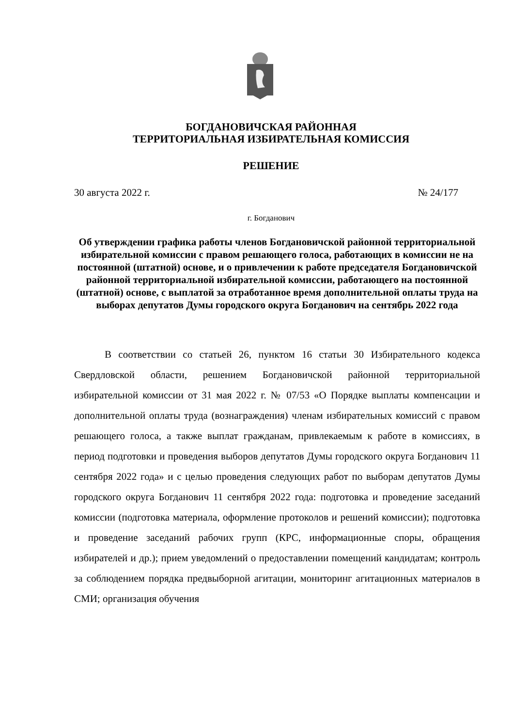БОГДАНОВИЧСКАЯ РАЙОННАЯ
ТЕРРИТОРИАЛЬНАЯ ИЗБИРАТЕЛЬНАЯ КОМИССИЯ
РЕШЕНИЕ
30 августа 2022 г. № 24/177
г. Богданович
Об утверждении графика работы членов Богдановичской районной территориальной избирательной комиссии с правом решающего голоса, работающих в комиссии не на постоянной (штатной) основе, и о привлечении к работе председателя Богдановичской районной территориальной избирательной комиссии, работающего на постоянной (штатной) основе, с выплатой за отработанное время дополнительной оплаты труда на выборах депутатов Думы городского округа Богданович на сентябрь 2022 года
В соответствии со статьей 26, пунктом 16 статьи 30 Избирательного кодекса Свердловской области, решением Богдановичской районной территориальной избирательной комиссии от 31 мая 2022 г. № 07/53 «О Порядке выплаты компенсации и дополнительной оплаты труда (вознаграждения) членам избирательных комиссий с правом решающего голоса, а также выплат гражданам, привлекаемым к работе в комиссиях, в период подготовки и проведения выборов депутатов Думы городского округа Богданович 11 сентября 2022 года» и с целью проведения следующих работ по выборам депутатов Думы городского округа Богданович 11 сентября 2022 года: подготовка и проведение заседаний комиссии (подготовка материала, оформление протоколов и решений комиссии); подготовка и проведение заседаний рабочих групп (КРС, информационные споры, обращения избирателей и др.); прием уведомлений о предоставлении помещений кандидатам; контроль за соблюдением порядка предвыборной агитации, мониторинг агитационных материалов в СМИ; организация обучения